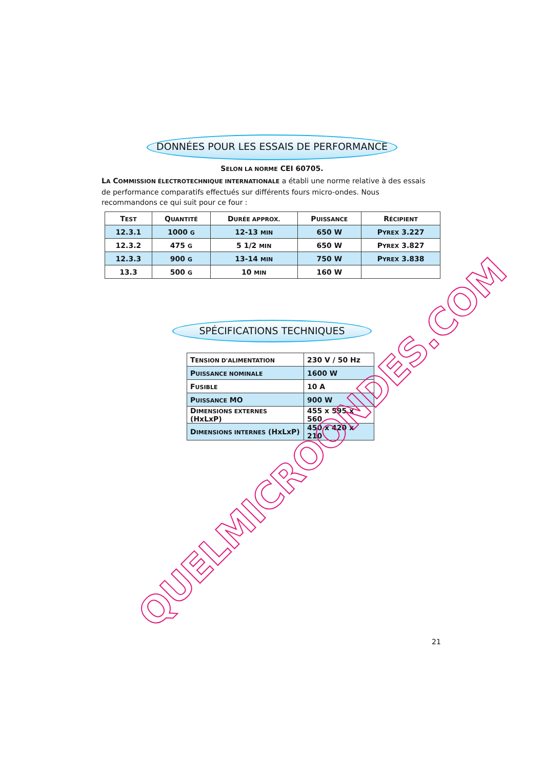DONNÉES POUR LES ESSAIS DE PERFORMANCE
SELON LA NORME CEI 60705.
LA COMMISSION ÉLECTROTECHNIQUE INTERNATIONALE a établi une norme relative à des essais de performance comparatifs effectués sur différents fours micro-ondes. Nous recommandons ce qui suit pour ce four :
| T EST | Q UANTITÉ | D URÉE APPROX. | P UISSANCE | R ÉCIPIENT |
| 12.3.1 | 1000 G | 12-13 MIN | 650 W | P YREX 3.227 |
| 12.3.2 | 475 G | 5 1/2 MIN | 650 W | P YREX 3.827 |
| 12.3.3 | 900 G | 13-14 MIN | 750 W | P YREX 3.838 |
| 13.3 | 500 G | 10 MIN | 160 W | |
SPÉCIFICATIONS TECHNIQUES
| T ENSION D'ALIMENTATION | 230 V / 50 Hz |
| P UISSANCE NOMINALE | 1600 W |
| F USIBLE | 10 A |
| P UISSANCE MO | 900 W |
| D IMENSIONS EXTERNES (HxLxP) | 455 x 595 x 560 |
| D IMENSIONS INTERNES (HxLxP) | 450 x 420 x 210 |
21
QUELMICROONDES.COM